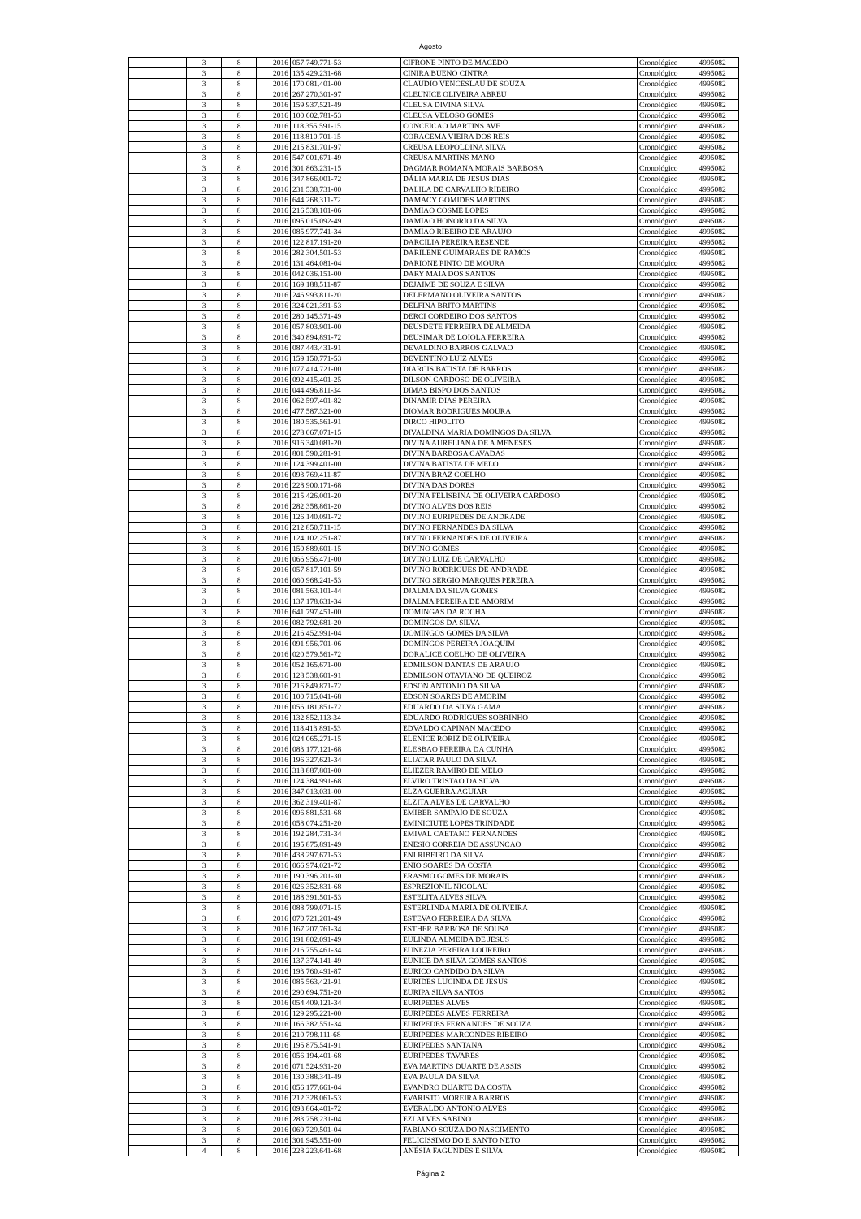Agosto
| | 3 | 8 | 2016 | 057.749.771-53 | CIFRONE PINTO DE MACEDO | Cronológico | 4995082 |
| | 3 | 8 | 2016 | 135.429.231-68 | CINIRA BUENO CINTRA | Cronológico | 4995082 |
| | 3 | 8 | 2016 | 170.081.401-00 | CLAUDIO VENCESLAU DE SOUZA | Cronológico | 4995082 |
| | 3 | 8 | 2016 | 267.270.301-97 | CLEUNICE OLIVEIRA ABREU | Cronológico | 4995082 |
| | 3 | 8 | 2016 | 159.937.521-49 | CLEUSA DIVINA SILVA | Cronológico | 4995082 |
| | 3 | 8 | 2016 | 100.602.781-53 | CLEUSA VELOSO GOMES | Cronológico | 4995082 |
| | 3 | 8 | 2016 | 118.355.591-15 | CONCEICAO MARTINS AVE | Cronológico | 4995082 |
| | 3 | 8 | 2016 | 118.810.701-15 | CORACEMA VIEIRA DOS REIS | Cronológico | 4995082 |
| | 3 | 8 | 2016 | 215.831.701-97 | CREUSA LEOPOLDINA SILVA | Cronológico | 4995082 |
| | 3 | 8 | 2016 | 547.001.671-49 | CREUSA MARTINS MANO | Cronológico | 4995082 |
| | 3 | 8 | 2016 | 301.863.231-15 | DAGMAR ROMANA MORAIS BARBOSA | Cronológico | 4995082 |
| | 3 | 8 | 2016 | 347.866.001-72 | DÁLIA MARIA DE JESUS DIAS | Cronológico | 4995082 |
| | 3 | 8 | 2016 | 231.538.731-00 | DALILA DE CARVALHO RIBEIRO | Cronológico | 4995082 |
| | 3 | 8 | 2016 | 644.268.311-72 | DAMACY GOMIDES MARTINS | Cronológico | 4995082 |
| | 3 | 8 | 2016 | 216.538.101-06 | DAMIAO COSME LOPES | Cronológico | 4995082 |
| | 3 | 8 | 2016 | 095.015.092-49 | DAMIAO HONORIO DA SILVA | Cronológico | 4995082 |
| | 3 | 8 | 2016 | 085.977.741-34 | DAMIAO RIBEIRO DE ARAUJO | Cronológico | 4995082 |
| | 3 | 8 | 2016 | 122.817.191-20 | DARCILIA PEREIRA RESENDE | Cronológico | 4995082 |
| | 3 | 8 | 2016 | 282.304.501-53 | DARILENE GUIMARAES DE RAMOS | Cronológico | 4995082 |
| | 3 | 8 | 2016 | 131.464.081-04 | DARIONE PINTO DE MOURA | Cronológico | 4995082 |
| | 3 | 8 | 2016 | 042.036.151-00 | DARY MAIA DOS SANTOS | Cronológico | 4995082 |
| | 3 | 8 | 2016 | 169.188.511-87 | DEJAIME DE SOUZA E SILVA | Cronológico | 4995082 |
| | 3 | 8 | 2016 | 246.993.811-20 | DELERMANO OLIVEIRA SANTOS | Cronológico | 4995082 |
| | 3 | 8 | 2016 | 324.021.391-53 | DELFINA BRITO MARTINS | Cronológico | 4995082 |
| | 3 | 8 | 2016 | 280.145.371-49 | DERCI CORDEIRO DOS SANTOS | Cronológico | 4995082 |
| | 3 | 8 | 2016 | 057.803.901-00 | DEUSDETE FERREIRA DE ALMEIDA | Cronológico | 4995082 |
| | 3 | 8 | 2016 | 340.894.891-72 | DEUSIMAR DE LOIOLA FERREIRA | Cronológico | 4995082 |
| | 3 | 8 | 2016 | 087.443.431-91 | DEVALDINO BARROS GALVAO | Cronológico | 4995082 |
| | 3 | 8 | 2016 | 159.150.771-53 | DEVENTINO LUIZ ALVES | Cronológico | 4995082 |
| | 3 | 8 | 2016 | 077.414.721-00 | DIARCIS BATISTA DE BARROS | Cronológico | 4995082 |
| | 3 | 8 | 2016 | 092.415.401-25 | DILSON CARDOSO DE OLIVEIRA | Cronológico | 4995082 |
| | 3 | 8 | 2016 | 044.496.811-34 | DIMAS BISPO DOS SANTOS | Cronológico | 4995082 |
| | 3 | 8 | 2016 | 062.597.401-82 | DINAMIR DIAS PEREIRA | Cronológico | 4995082 |
| | 3 | 8 | 2016 | 477.587.321-00 | DIOMAR RODRIGUES MOURA | Cronológico | 4995082 |
| | 3 | 8 | 2016 | 180.535.561-91 | DIRCO HIPOLITO | Cronológico | 4995082 |
| | 3 | 8 | 2016 | 278.067.071-15 | DIVALDINA MARIA DOMINGOS DA SILVA | Cronológico | 4995082 |
| | 3 | 8 | 2016 | 916.340.081-20 | DIVINA AURELIANA DE A MENESES | Cronológico | 4995082 |
| | 3 | 8 | 2016 | 801.590.281-91 | DIVINA BARBOSA CAVADAS | Cronológico | 4995082 |
| | 3 | 8 | 2016 | 124.399.401-00 | DIVINA BATISTA DE MELO | Cronológico | 4995082 |
| | 3 | 8 | 2016 | 093.769.411-87 | DIVINA BRAZ COELHO | Cronológico | 4995082 |
| | 3 | 8 | 2016 | 228.900.171-68 | DIVINA DAS DORES | Cronológico | 4995082 |
| | 3 | 8 | 2016 | 215.426.001-20 | DIVINA FELISBINA DE OLIVEIRA CARDOSO | Cronológico | 4995082 |
| | 3 | 8 | 2016 | 282.358.861-20 | DIVINO ALVES DOS REIS | Cronológico | 4995082 |
| | 3 | 8 | 2016 | 126.140.091-72 | DIVINO EURIPEDES DE ANDRADE | Cronológico | 4995082 |
| | 3 | 8 | 2016 | 212.850.711-15 | DIVINO FERNANDES DA SILVA | Cronológico | 4995082 |
| | 3 | 8 | 2016 | 124.102.251-87 | DIVINO FERNANDES DE OLIVEIRA | Cronológico | 4995082 |
| | 3 | 8 | 2016 | 150.889.601-15 | DIVINO GOMES | Cronológico | 4995082 |
| | 3 | 8 | 2016 | 066.956.471-00 | DIVINO LUIZ DE CARVALHO | Cronológico | 4995082 |
| | 3 | 8 | 2016 | 057.817.101-59 | DIVINO RODRIGUES DE ANDRADE | Cronológico | 4995082 |
| | 3 | 8 | 2016 | 060.968.241-53 | DIVINO SERGIO MARQUES PEREIRA | Cronológico | 4995082 |
| | 3 | 8 | 2016 | 081.563.101-44 | DJALMA DA SILVA GOMES | Cronológico | 4995082 |
| | 3 | 8 | 2016 | 137.178.631-34 | DJALMA PEREIRA DE AMORIM | Cronológico | 4995082 |
| | 3 | 8 | 2016 | 641.797.451-00 | DOMINGAS DA ROCHA | Cronológico | 4995082 |
| | 3 | 8 | 2016 | 082.792.681-20 | DOMINGOS DA SILVA | Cronológico | 4995082 |
| | 3 | 8 | 2016 | 216.452.991-04 | DOMINGOS GOMES DA SILVA | Cronológico | 4995082 |
| | 3 | 8 | 2016 | 091.956.701-06 | DOMINGOS PEREIRA JOAQUIM | Cronológico | 4995082 |
| | 3 | 8 | 2016 | 020.579.561-72 | DORALICE COELHO DE OLIVEIRA | Cronológico | 4995082 |
| | 3 | 8 | 2016 | 052.165.671-00 | EDMILSON DANTAS DE ARAUJO | Cronológico | 4995082 |
| | 3 | 8 | 2016 | 128.538.601-91 | EDMILSON OTAVIANO DE QUEIROZ | Cronológico | 4995082 |
| | 3 | 8 | 2016 | 216.849.871-72 | EDSON ANTONIO DA SILVA | Cronológico | 4995082 |
| | 3 | 8 | 2016 | 100.715.041-68 | EDSON SOARES DE AMORIM | Cronológico | 4995082 |
| | 3 | 8 | 2016 | 056.181.851-72 | EDUARDO DA SILVA GAMA | Cronológico | 4995082 |
| | 3 | 8 | 2016 | 132.852.113-34 | EDUARDO RODRIGUES SOBRINHO | Cronológico | 4995082 |
| | 3 | 8 | 2016 | 118.413.891-53 | EDVALDO CAPINAN MACEDO | Cronológico | 4995082 |
| | 3 | 8 | 2016 | 024.065.271-15 | ELENICE RORIZ DE OLIVEIRA | Cronológico | 4995082 |
| | 3 | 8 | 2016 | 083.177.121-68 | ELESBAO PEREIRA DA CUNHA | Cronológico | 4995082 |
| | 3 | 8 | 2016 | 196.327.621-34 | ELIATAR PAULO DA SILVA | Cronológico | 4995082 |
| | 3 | 8 | 2016 | 318.887.801-00 | ELIEZER RAMIRO DE MELO | Cronológico | 4995082 |
| | 3 | 8 | 2016 | 124.384.991-68 | ELVIRO TRISTAO DA SILVA | Cronológico | 4995082 |
| | 3 | 8 | 2016 | 347.013.031-00 | ELZA GUERRA AGUIAR | Cronológico | 4995082 |
| | 3 | 8 | 2016 | 362.319.401-87 | ELZITA ALVES DE CARVALHO | Cronológico | 4995082 |
| | 3 | 8 | 2016 | 096.881.531-68 | EMIBER SAMPAIO DE SOUZA | Cronológico | 4995082 |
| | 3 | 8 | 2016 | 058.074.251-20 | EMINICIUTE LOPES TRINDADE | Cronológico | 4995082 |
| | 3 | 8 | 2016 | 192.284.731-34 | EMIVAL CAETANO FERNANDES | Cronológico | 4995082 |
| | 3 | 8 | 2016 | 195.875.891-49 | ENESIO CORREIA DE ASSUNCAO | Cronológico | 4995082 |
| | 3 | 8 | 2016 | 438.297.671-53 | ENI RIBEIRO DA SILVA | Cronológico | 4995082 |
| | 3 | 8 | 2016 | 066.974.021-72 | ENIO SOARES DA COSTA | Cronológico | 4995082 |
| | 3 | 8 | 2016 | 190.396.201-30 | ERASMO GOMES DE MORAIS | Cronológico | 4995082 |
| | 3 | 8 | 2016 | 026.352.831-68 | ESPREZIONIL NICOLAU | Cronológico | 4995082 |
| | 3 | 8 | 2016 | 188.391.501-53 | ESTELITA ALVES SILVA | Cronológico | 4995082 |
| | 3 | 8 | 2016 | 088.799.071-15 | ESTERLINDA MARIA DE OLIVEIRA | Cronológico | 4995082 |
| | 3 | 8 | 2016 | 070.721.201-49 | ESTEVAO FERREIRA DA SILVA | Cronológico | 4995082 |
| | 3 | 8 | 2016 | 167.207.761-34 | ESTHER BARBOSA DE SOUSA | Cronológico | 4995082 |
| | 3 | 8 | 2016 | 191.802.091-49 | EULINDA ALMEIDA DE JESUS | Cronológico | 4995082 |
| | 3 | 8 | 2016 | 216.755.461-34 | EUNEZIA PEREIRA LOUREIRO | Cronológico | 4995082 |
| | 3 | 8 | 2016 | 137.374.141-49 | EUNICE DA SILVA GOMES SANTOS | Cronológico | 4995082 |
| | 3 | 8 | 2016 | 193.760.491-87 | EURICO CANDIDO DA SILVA | Cronológico | 4995082 |
| | 3 | 8 | 2016 | 085.563.421-91 | EURIDES LUCINDA DE JESUS | Cronológico | 4995082 |
| | 3 | 8 | 2016 | 290.694.751-20 | EURIPA SILVA SANTOS | Cronológico | 4995082 |
| | 3 | 8 | 2016 | 054.409.121-34 | EURIPEDES ALVES | Cronológico | 4995082 |
| | 3 | 8 | 2016 | 129.295.221-00 | EURIPEDES ALVES FERREIRA | Cronológico | 4995082 |
| | 3 | 8 | 2016 | 166.382.551-34 | EURIPEDES FERNANDES DE SOUZA | Cronológico | 4995082 |
| | 3 | 8 | 2016 | 210.798.111-68 | EURIPEDES MARCONDES RIBEIRO | Cronológico | 4995082 |
| | 3 | 8 | 2016 | 195.875.541-91 | EURIPEDES SANTANA | Cronológico | 4995082 |
| | 3 | 8 | 2016 | 056.194.401-68 | EURIPEDES TAVARES | Cronológico | 4995082 |
| | 3 | 8 | 2016 | 071.524.931-20 | EVA MARTINS DUARTE DE ASSIS | Cronológico | 4995082 |
| | 3 | 8 | 2016 | 130.388.341-49 | EVA PAULA DA SILVA | Cronológico | 4995082 |
| | 3 | 8 | 2016 | 056.177.661-04 | EVANDRO DUARTE DA COSTA | Cronológico | 4995082 |
| | 3 | 8 | 2016 | 212.328.061-53 | EVARISTO MOREIRA BARROS | Cronológico | 4995082 |
| | 3 | 8 | 2016 | 093.864.401-72 | EVERALDO ANTONIO ALVES | Cronológico | 4995082 |
| | 3 | 8 | 2016 | 283.758.231-04 | EZI ALVES SABINO | Cronológico | 4995082 |
| | 3 | 8 | 2016 | 069.729.501-04 | FABIANO SOUZA DO NASCIMENTO | Cronológico | 4995082 |
| | 3 | 8 | 2016 | 301.945.551-00 | FELICISSIMO DO E SANTO NETO | Cronológico | 4995082 |
| | 4 | 8 | 2016 | 228.223.641-68 | ANÉSIA FAGUNDES E SILVA | Cronológico | 4995082 |
Página 2